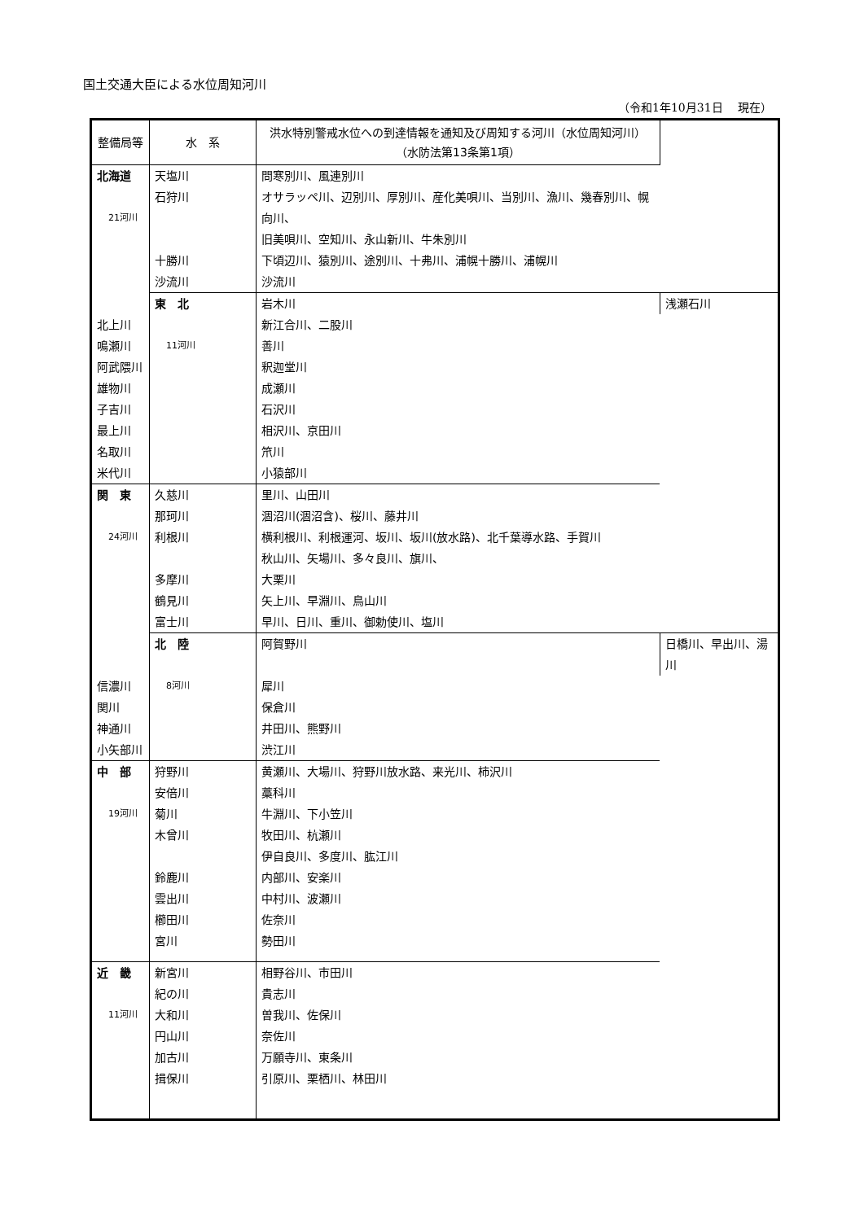国土交通大臣による水位周知河川
（令和1年10月31日　 現在）
| 整備局等 | 水 系 | 洪水特別警戒水位への到達情報を通知及び周知する河川（水位周知河川） （水防法第13条第1項） | |
| --- | --- | --- | --- |
| 北海道 21河川 | 天塩川 | 問寒別川、風連別川 | |
| | 石狩川 | オサラッペ川、辺別川、厚別川、産化美唄川、当別川、漁川、幾春別川、幌向川、 旧美唄川、空知川、永山新川、牛朱別川 | |
| | 十勝川 | 下頃辺川、猿別川、途別川、十弗川、浦幌十勝川、浦幌川 | |
| | 沙流川 | 沙流川 | |
| | 東 北 11河川 | 岩木川 | 浅瀬石川 |
| 北上川 | | 新江合川、二股川 | |
| 鳴瀬川 | | 善川 | |
| 阿武隈川 | | 釈迦堂川 | |
| 雄物川 | | 成瀬川 | |
| 子吉川 | | 石沢川 | |
| 最上川 | | 相沢川、京田川 | |
| 名取川 | | 笊川 | |
| 米代川 | | 小猿部川 | |
| 関 東 24河川 | 久慈川 | 里川、山田川 | |
| | 那珂川 | 涸沼川(涸沼含)、桜川、藤井川 | |
| | 利根川 | 横利根川、利根運河、坂川、坂川(放水路)、北千葉導水路、手賀川 秋山川、矢場川、多々良川、旗川、 | |
| | 多摩川 | 大栗川 | |
| | 鶴見川 | 矢上川、早淵川、鳥山川 | |
| | 富士川 | 早川、日川、重川、御勅使川、塩川 | |
| | 北 陸 8河川 | 阿賀野川 | 日橋川、早出川、湯川 |
| 信濃川 | | 犀川 | |
| 関川 | | 保倉川 | |
| 神通川 | | 井田川、熊野川 | |
| 小矢部川 | | 渋江川 | |
| 中 部 19河川 | 狩野川 | 黄瀬川、大場川、狩野川放水路、来光川、柿沢川 | |
| | 安倍川 | 藁科川 | |
| | 菊川 | 牛淵川、下小笠川 | |
| | 木曾川 | 牧田川、杭瀬川 伊自良川、多度川、肱江川 | |
| | 鈴鹿川 | 内部川、安楽川 | |
| | 雲出川 | 中村川、波瀬川 | |
| | 櫛田川 | 佐奈川 | |
| | 宮川 | 勢田川 | |
| 近 畿 11河川 | 新宮川 | 相野谷川、市田川 | |
| | 紀の川 | 貴志川 | |
| | 大和川 | 曽我川、佐保川 | |
| | 円山川 | 奈佐川 | |
| | 加古川 | 万願寺川、東条川 | |
| | 揖保川 | 引原川、栗栖川、林田川 | |